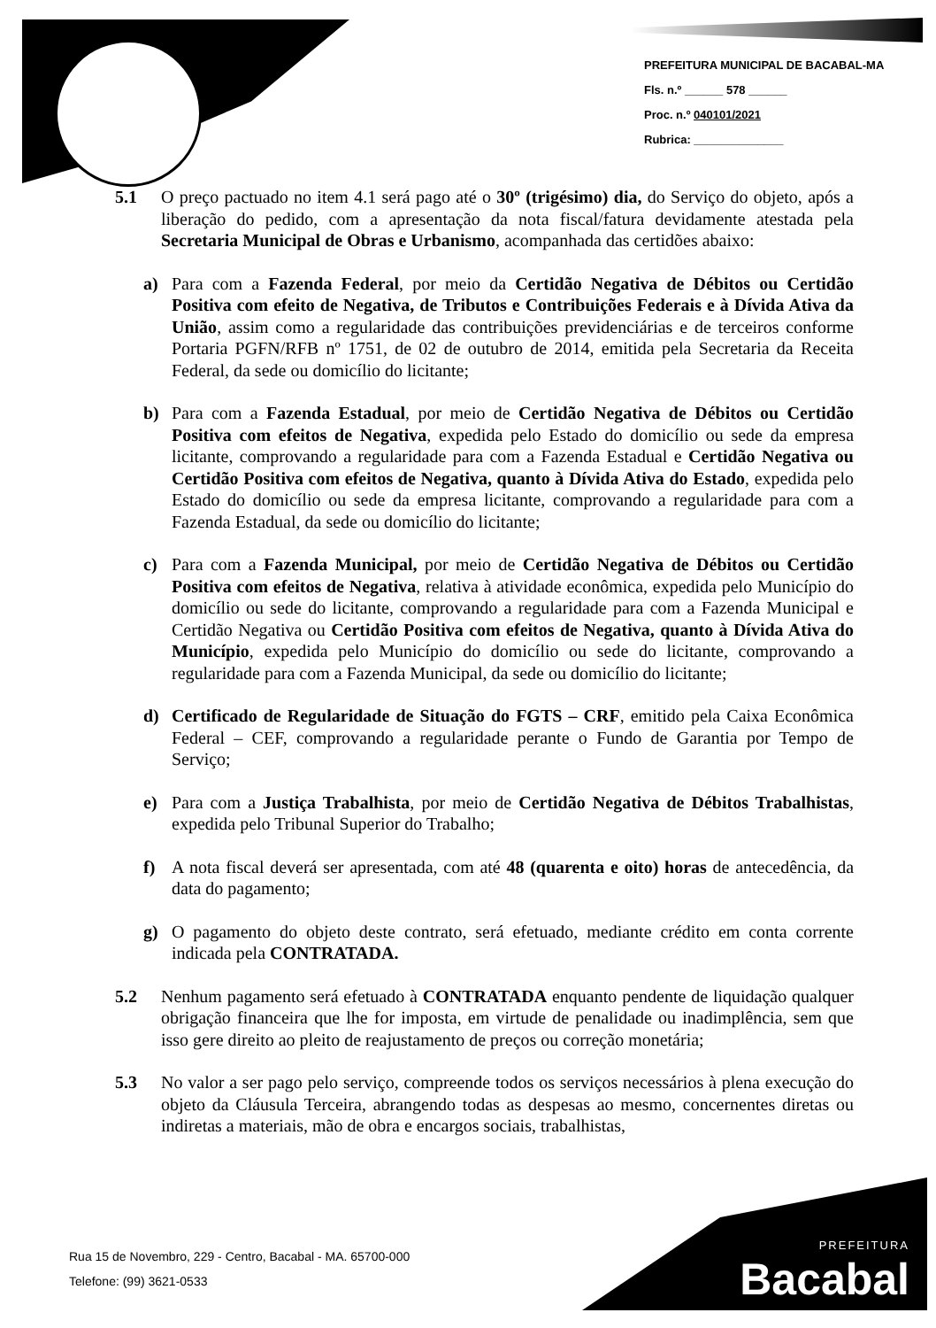PREFEITURA MUNICIPAL DE BACABAL-MA
Fls. n.º ______ 578 ______
Proc. n.º 040101/2021
Rubrica: ______________
5.1 O preço pactuado no item 4.1 será pago até o 30º (trigésimo) dia, do Serviço do objeto, após a liberação do pedido, com a apresentação da nota fiscal/fatura devidamente atestada pela Secretaria Municipal de Obras e Urbanismo, acompanhada das certidões abaixo:
a) Para com a Fazenda Federal, por meio da Certidão Negativa de Débitos ou Certidão Positiva com efeito de Negativa, de Tributos e Contribuições Federais e à Dívida Ativa da União, assim como a regularidade das contribuições previdenciárias e de terceiros conforme Portaria PGFN/RFB nº 1751, de 02 de outubro de 2014, emitida pela Secretaria da Receita Federal, da sede ou domicílio do licitante;
b) Para com a Fazenda Estadual, por meio de Certidão Negativa de Débitos ou Certidão Positiva com efeitos de Negativa, expedida pelo Estado do domicílio ou sede da empresa licitante, comprovando a regularidade para com a Fazenda Estadual e Certidão Negativa ou Certidão Positiva com efeitos de Negativa, quanto à Dívida Ativa do Estado, expedida pelo Estado do domicílio ou sede da empresa licitante, comprovando a regularidade para com a Fazenda Estadual, da sede ou domicílio do licitante;
c) Para com a Fazenda Municipal, por meio de Certidão Negativa de Débitos ou Certidão Positiva com efeitos de Negativa, relativa à atividade econômica, expedida pelo Município do domicílio ou sede do licitante, comprovando a regularidade para com a Fazenda Municipal e Certidão Negativa ou Certidão Positiva com efeitos de Negativa, quanto à Dívida Ativa do Município, expedida pelo Município do domicílio ou sede do licitante, comprovando a regularidade para com a Fazenda Municipal, da sede ou domicílio do licitante;
d) Certificado de Regularidade de Situação do FGTS – CRF, emitido pela Caixa Econômica Federal – CEF, comprovando a regularidade perante o Fundo de Garantia por Tempo de Serviço;
e) Para com a Justiça Trabalhista, por meio de Certidão Negativa de Débitos Trabalhistas, expedida pelo Tribunal Superior do Trabalho;
f) A nota fiscal deverá ser apresentada, com até 48 (quarenta e oito) horas de antecedência, da data do pagamento;
g) O pagamento do objeto deste contrato, será efetuado, mediante crédito em conta corrente indicada pela CONTRATADA.
5.2 Nenhum pagamento será efetuado à CONTRATADA enquanto pendente de liquidação qualquer obrigação financeira que lhe for imposta, em virtude de penalidade ou inadimplência, sem que isso gere direito ao pleito de reajustamento de preços ou correção monetária;
5.3 No valor a ser pago pelo serviço, compreende todos os serviços necessários à plena execução do objeto da Cláusula Terceira, abrangendo todas as despesas ao mesmo, concernentes diretas ou indiretas a materiais, mão de obra e encargos sociais, trabalhistas,
Rua 15 de Novembro, 229 - Centro, Bacabal - MA. 65700-000
Telefone: (99) 3621-0533
PREFEITURA
Bacabal